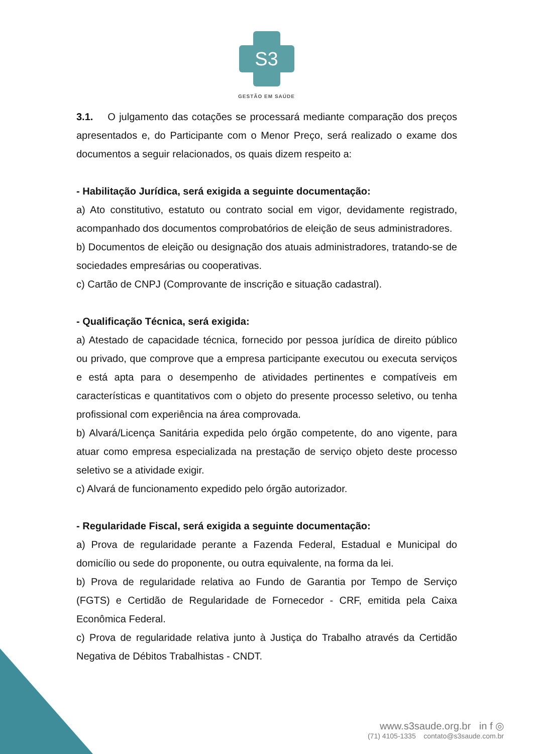S3
GESTÃO EM SAÚDE
3.1. O julgamento das cotações se processará mediante comparação dos preços apresentados e, do Participante com o Menor Preço, será realizado o exame dos documentos a seguir relacionados, os quais dizem respeito a:
- Habilitação Jurídica, será exigida a seguinte documentação:
a) Ato constitutivo, estatuto ou contrato social em vigor, devidamente registrado, acompanhado dos documentos comprobatórios de eleição de seus administradores.
b) Documentos de eleição ou designação dos atuais administradores, tratando-se de sociedades empresárias ou cooperativas.
c) Cartão de CNPJ (Comprovante de inscrição e situação cadastral).
- Qualificação Técnica, será exigida:
a) Atestado de capacidade técnica, fornecido por pessoa jurídica de direito público ou privado, que comprove que a empresa participante executou ou executa serviços e está apta para o desempenho de atividades pertinentes e compatíveis em características e quantitativos com o objeto do presente processo seletivo, ou tenha profissional com experiência na área comprovada.
b) Alvará/Licença Sanitária expedida pelo órgão competente, do ano vigente, para atuar como empresa especializada na prestação de serviço objeto deste processo seletivo se a atividade exigir.
c) Alvará de funcionamento expedido pelo órgão autorizador.
- Regularidade Fiscal, será exigida a seguinte documentação:
a) Prova de regularidade perante a Fazenda Federal, Estadual e Municipal do domicílio ou sede do proponente, ou outra equivalente, na forma da lei.
b) Prova de regularidade relativa ao Fundo de Garantia por Tempo de Serviço (FGTS) e Certidão de Regularidade de Fornecedor - CRF, emitida pela Caixa Econômica Federal.
c) Prova de regularidade relativa junto à Justiça do Trabalho através da Certidão Negativa de Débitos Trabalhistas - CNDT.
www.s3saude.org.br in f ◎
(71) 4105-1335 contato@s3saude.com.br